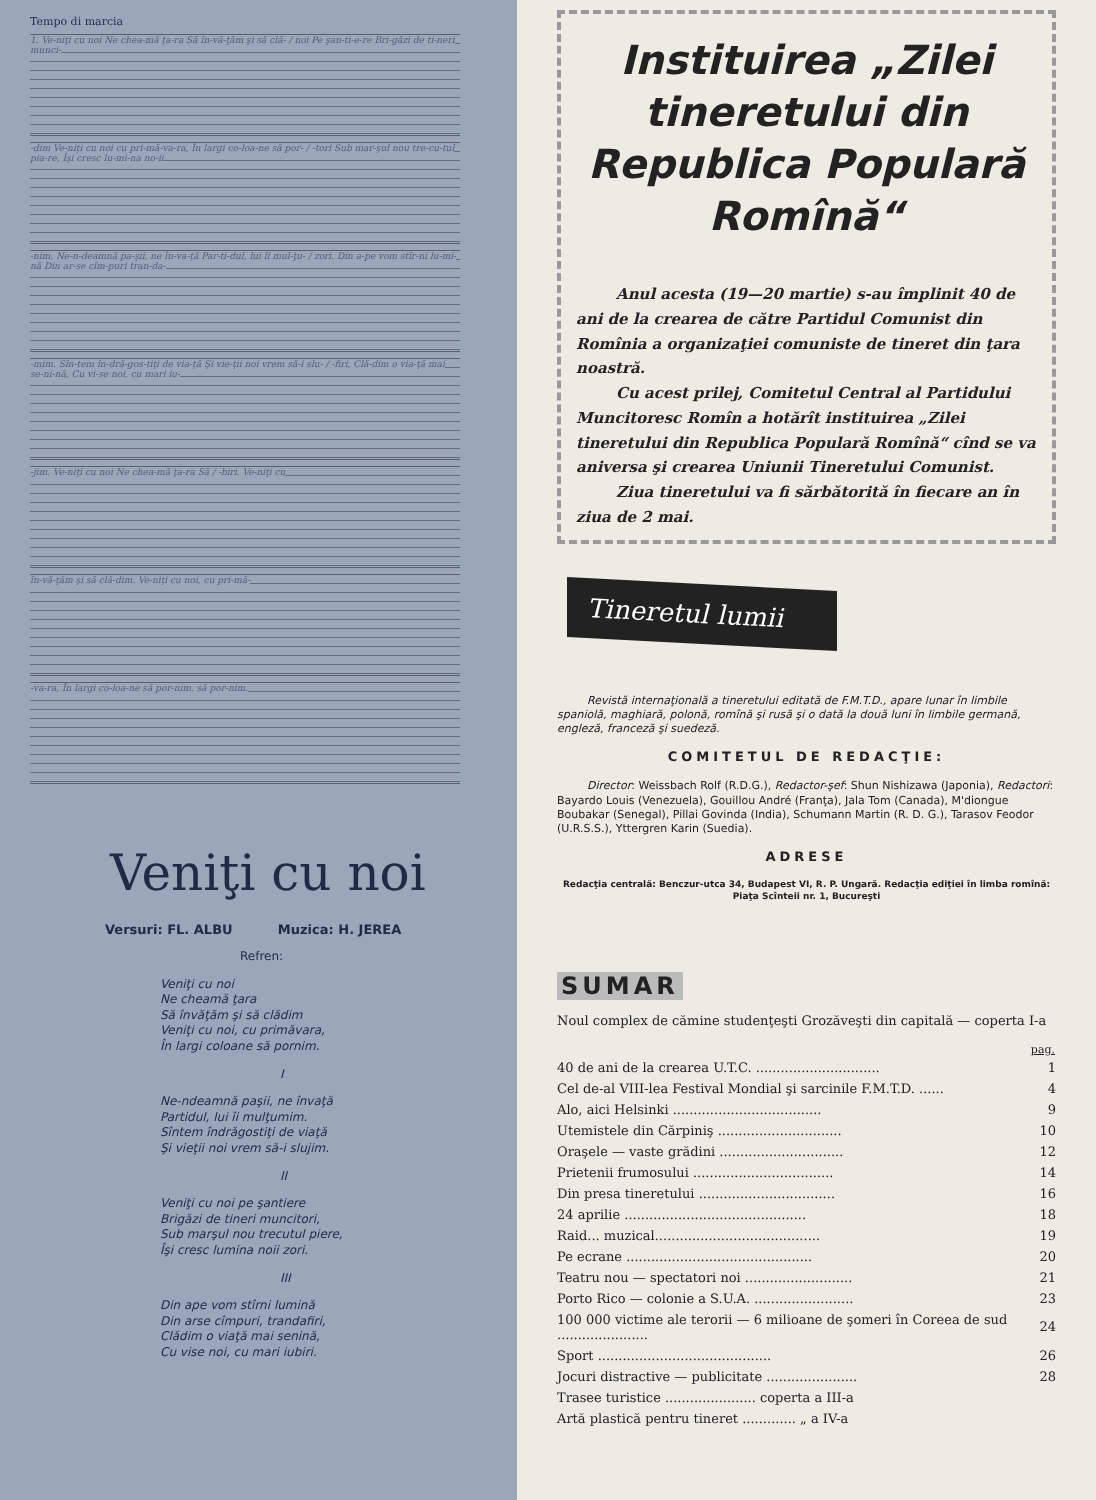Tempo di marcia
1. Ve-niţi cu noi Ne chea-mă ţa-ra Să în-vă-ţăm şi să clă- / noi Pe şan-ti-e-re Bri-găzi de ti-neri munci-
-dim Ve-niţi cu noi cu pri-mă-va-ra, În largi co-loa-ne să por- / -tori Sub mar-şul nou tre-cu-tul pia-re, Îşi cresc lu-mi-na no-ii
-nim. Ne-n-deamnă pa-şii, ne în-va-ţă Par-ti-dul, lui îi mul-ţu- / zori. Din a-pe vom stîr-ni lu-mi-nă Din ar-se cîm-puri tran-da-
-mim. Sîn-tem în-dră-gos-tiţi de via-ţă Şi vie-ţii noi vrem să-i slu- / -firi, Clă-dim o via-ţă mai se-ni-nă, Cu vi-se noi, cu mari iu-
-jim. Ve-niţi cu noi Ne chea-mă ţa-ra Să / -biri. Ve-niţi cu
în-vă-ţăm şi să clă-dim. Ve-niţi cu noi, cu pri-mă-
-va-ra, În largi co-loa-ne să por-nim, să por-nim.
Veniţi cu noi
Versuri: FL. ALBU Muzica: H. JEREA
Refren:
Veniţi cu noi
Ne cheamă ţara
Să învăţăm şi să clădim
Veniţi cu noi, cu primăvara,
În largi coloane să pornim.
I
Ne-ndeamnă paşii, ne învaţă
Partidul, lui îi mulţumim.
Sîntem îndrăgostiţi de viaţă
Şi vieţii noi vrem să-i slujim.
II
Veniţi cu noi pe şantiere
Brigăzi de tineri muncitori,
Sub marşul nou trecutul piere,
Îşi cresc lumina noii zori.
III
Din ape vom stîrni lumină
Din arse cîmpuri, trandafiri,
Clădim o viaţă mai senină,
Cu vise noi, cu mari iubiri.
Instituirea „Zilei tineretului din Republica Populară Romînă“
Anul acesta (19—20 martie) s-au împlinit 40 de ani de la crearea de către Partidul Comunist din Romînia a organizaţiei comuniste de tineret din ţara noastră.
Cu acest prilej, Comitetul Central al Partidului Muncitoresc Romîn a hotărît instituirea „Zilei tineretului din Republica Populară Romînă“ cînd se va aniversa şi crearea Uniunii Tineretului Comunist.
Ziua tineretului va fi sărbătorită în fiecare an în ziua de 2 mai.
Tineretul lumii
Revistă internaţională a tineretului editată de F.M.T.D., apare lunar în limbile spaniolă, maghiară, polonă, romînă şi rusă şi o dată la două luni în limbile germană, engleză, franceză şi suedeză.
COMITETUL DE REDACŢIE:
Director: Weissbach Rolf (R.D.G.), Redactor-şef: Shun Nishizawa (Japonia), Redactori: Bayardo Louis (Venezuela), Gouillou André (Franţa), Jala Tom (Canada), M'diongue Boubakar (Senegal), Pillai Govinda (India), Schumann Martin (R. D. G.), Tarasov Feodor (U.R.S.S.), Yttergren Karin (Suedia).
ADRESE
Redacţia centrală: Benczur-utca 34, Budapest VI, R. P. Ungară. Redacţia ediţiei în limba romînă: Piaţa Scînteii nr. 1, Bucureşti
SUMAR
Noul complex de cămine studenţeşti Grozăveşti din capitală — coperta I-a
| | pag. |
| 40 de ani de la crearea U.T.C. .............................. | 1 |
| Cel de-al VIII-lea Festival Mondial şi sarcinile F.M.T.D. ...... | 4 |
| Alo, aici Helsinki .................................... | 9 |
| Utemistele din Cărpiniş .............................. | 10 |
| Oraşele — vaste grădini .............................. | 12 |
| Prietenii frumosului .................................. | 14 |
| Din presa tineretului ................................. | 16 |
| 24 aprilie ............................................ | 18 |
| Raid... muzical........................................ | 19 |
| Pe ecrane ............................................. | 20 |
| Teatru nou — spectatori noi .......................... | 21 |
| Porto Rico — colonie a S.U.A. ........................ | 23 |
| 100 000 victime ale terorii — 6 milioane de şomeri în Coreea de sud ...................... | 24 |
| Sport .......................................... | 26 |
| Jocuri distractive — publicitate ...................... | 28 |
| Trasee turistice ...................... coperta a III-a | |
| Artă plastică pentru tineret ............. „ a IV-a | |